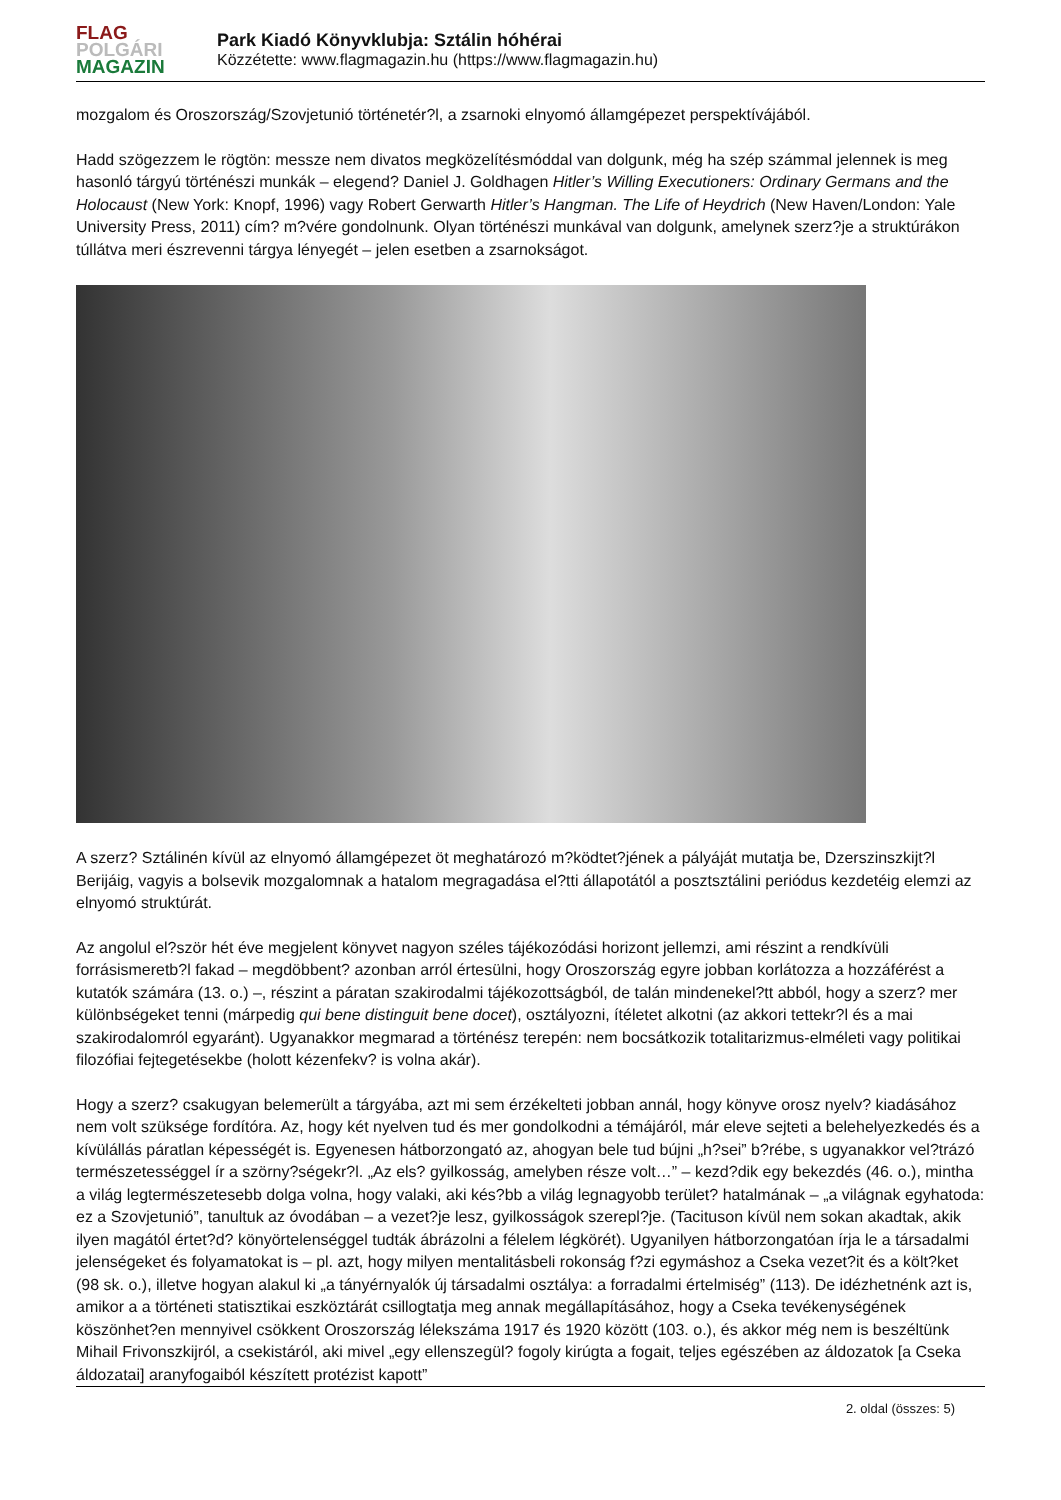FLAG
POLGÁRI
MAGAZIN
Park Kiadó Könyvklubja: Sztálin hóhérai
Közzétette: www.flagmagazin.hu (https://www.flagmagazin.hu)
mozgalom és Oroszország/Szovjetunió történetér?l, a zsarnoki elnyomó államgépezet perspektívájából.
Hadd szögezzem le rögtön: messze nem divatos megközelítésmóddal van dolgunk, még ha szép számmal jelennek is meg hasonló tárgyú történészi munkák – elegend? Daniel J. Goldhagen Hitler’s Willing Executioners: Ordinary Germans and the Holocaust (New York: Knopf, 1996) vagy Robert Gerwarth Hitler’s Hangman. The Life of Heydrich (New Haven/London: Yale University Press, 2011) cím? m?vére gondolnunk. Olyan történészi munkával van dolgunk, amelynek szerz?je a struktúrákon túllátva meri észrevenni tárgya lényegét – jelen esetben a zsarnokságot.
A szerz? Sztálinén kívül az elnyomó államgépezet öt meghatározó m?ködtet?jének a pályáját mutatja be, Dzerszinszkijt?l Berijáig, vagyis a bolsevik mozgalomnak a hatalom megragadása el?tti állapotától a posztsztálini periódus kezdetéig elemzi az elnyomó struktúrát.
Az angolul el?ször hét éve megjelent könyvet nagyon széles tájékozódási horizont jellemzi, ami részint a rendkívüli forrásismeretb?l fakad – megdöbbent? azonban arról értesülni, hogy Oroszország egyre jobban korlátozza a hozzáférést a kutatók számára (13. o.) –, részint a páratan szakirodalmi tájékozottságból, de talán mindenekel?tt abból, hogy a szerz? mer különbségeket tenni (márpedig qui bene distinguit bene docet), osztályozni, ítéletet alkotni (az akkori tettekr?l és a mai szakirodalomról egyaránt). Ugyanakkor megmarad a történész terepén: nem bocsátkozik totalitarizmus-elméleti vagy politikai filozófiai fejtegetésekbe (holott kézenfekv? is volna akár).
Hogy a szerz? csakugyan belemerült a tárgyába, azt mi sem érzékelteti jobban annál, hogy könyve orosz nyelv? kiadásához nem volt szüksége fordítóra. Az, hogy két nyelven tud és mer gondolkodni a témájáról, már eleve sejteti a belehelyezkedés és a kívülállás páratlan képességét is. Egyenesen hátborzongató az, ahogyan bele tud bújni „h?sei” b?rébe, s ugyanakkor vel?trázó természetességgel ír a szörny?ségekr?l. „Az els? gyilkosság, amelyben része volt…” – kezd?dik egy bekezdés (46. o.), mintha a világ legtermészetesebb dolga volna, hogy valaki, aki kés?bb a világ legnagyobb terület? hatalmának – „a világnak egyhatoda: ez a Szovjetunió”, tanultuk az óvodában – a vezet?je lesz, gyilkosságok szerepl?je. (Tacituson kívül nem sokan akadtak, akik ilyen magától értet?d? könyörtelenséggel tudták ábrázolni a félelem légkörét). Ugyanilyen hátborzongatóan írja le a társadalmi jelenségeket és folyamatokat is – pl. azt, hogy milyen mentalitásbeli rokonság f?zi egymáshoz a Cseka vezet?it és a költ?ket (98 sk. o.), illetve hogyan alakul ki „a tányérnyalók új társadalmi osztálya: a forradalmi értelmiség” (113). De idézhetnénk azt is, amikor a a történeti statisztikai eszköztárát csillogtatja meg annak megállapításához, hogy a Cseka tevékenységének köszönhet?en mennyivel csökkent Oroszország lélekszáma 1917 és 1920 között (103. o.), és akkor még nem is beszéltünk Mihail Frivonszkijról, a csekistáról, aki mivel „egy ellenszegül? fogoly kirúgta a fogait, teljes egészében az áldozatok [a Cseka áldozatai] aranyfogaiból készített protézist kapott”
2. oldal (összes: 5)